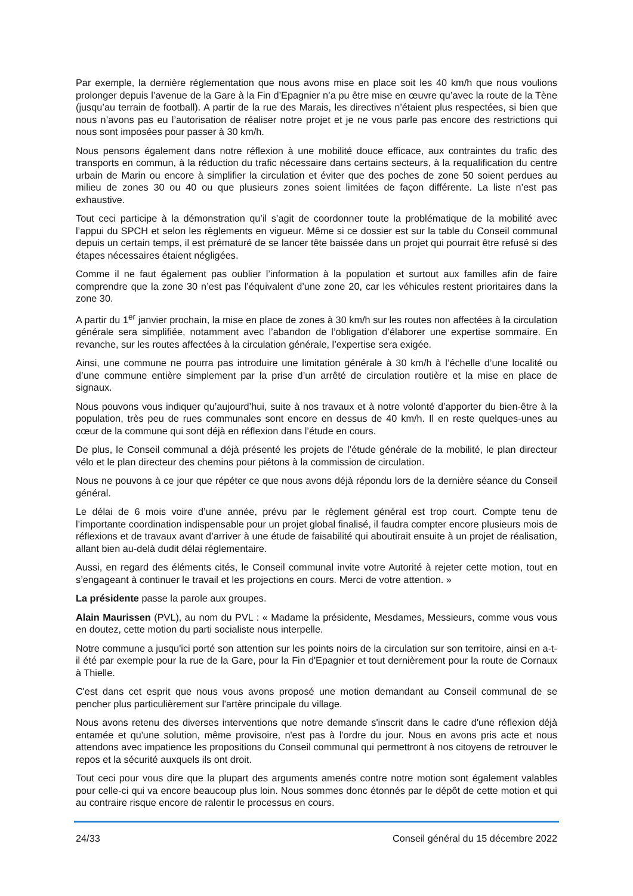Par exemple, la dernière réglementation que nous avons mise en place soit les 40 km/h que nous voulions prolonger depuis l’avenue de la Gare à la Fin d’Epagnier n’a pu être mise en œuvre qu’avec la route de la Tène (jusqu’au terrain de football). A partir de la rue des Marais, les directives n’étaient plus respectées, si bien que nous n’avons pas eu l’autorisation de réaliser notre projet et je ne vous parle pas encore des restrictions qui nous sont imposées pour passer à 30 km/h.
Nous pensons également dans notre réflexion à une mobilité douce efficace, aux contraintes du trafic des transports en commun, à la réduction du trafic nécessaire dans certains secteurs, à la requalification du centre urbain de Marin ou encore à simplifier la circulation et éviter que des poches de zone 50 soient perdues au milieu de zones 30 ou 40 ou que plusieurs zones soient limitées de façon différente. La liste n’est pas exhaustive.
Tout ceci participe à la démonstration qu’il s’agit de coordonner toute la problématique de la mobilité avec l’appui du SPCH et selon les règlements en vigueur. Même si ce dossier est sur la table du Conseil communal depuis un certain temps, il est prématuré de se lancer tête baissée dans un projet qui pourrait être refusé si des étapes nécessaires étaient négligées.
Comme il ne faut également pas oublier l’information à la population et surtout aux familles afin de faire comprendre que la zone 30 n’est pas l’équivalent d’une zone 20, car les véhicules restent prioritaires dans la zone 30.
A partir du 1<sup>er</sup> janvier prochain, la mise en place de zones à 30 km/h sur les routes non affectées à la circulation générale sera simplifiée, notamment avec l’abandon de l’obligation d’élaborer une expertise sommaire. En revanche, sur les routes affectées à la circulation générale, l’expertise sera exigée.
Ainsi, une commune ne pourra pas introduire une limitation générale à 30 km/h à l’échelle d’une localité ou d’une commune entière simplement par la prise d’un arrêté de circulation routière et la mise en place de signaux.
Nous pouvons vous indiquer qu’aujourd’hui, suite à nos travaux et à notre volonté d’apporter du bien-être à la population, très peu de rues communales sont encore en dessus de 40 km/h. Il en reste quelques-unes au cœur de la commune qui sont déjà en réflexion dans l’étude en cours.
De plus, le Conseil communal a déjà présenté les projets de l’étude générale de la mobilité, le plan directeur vélo et le plan directeur des chemins pour piétons à la commission de circulation.
Nous ne pouvons à ce jour que répéter ce que nous avons déjà répondu lors de la dernière séance du Conseil général.
Le délai de 6 mois voire d’une année, prévu par le règlement général est trop court. Compte tenu de l’importante coordination indispensable pour un projet global finalisé, il faudra compter encore plusieurs mois de réflexions et de travaux avant d’arriver à une étude de faisabilité qui aboutirait ensuite à un projet de réalisation, allant bien au-delà dudit délai réglementaire.
Aussi, en regard des éléments cités, le Conseil communal invite votre Autorité à rejeter cette motion, tout en s’engageant à continuer le travail et les projections en cours. Merci de votre attention. »
La présidente passe la parole aux groupes.
Alain Maurissen (PVL), au nom du PVL : « Madame la présidente, Mesdames, Messieurs, comme vous vous en doutez, cette motion du parti socialiste nous interpelle.
Notre commune a jusqu'ici porté son attention sur les points noirs de la circulation sur son territoire, ainsi en a-t-il été par exemple pour la rue de la Gare, pour la Fin d'Epagnier et tout dernièrement pour la route de Cornaux à Thielle.
C'est dans cet esprit que nous vous avons proposé une motion demandant au Conseil communal de se pencher plus particulièrement sur l'artère principale du village.
Nous avons retenu des diverses interventions que notre demande s'inscrit dans le cadre d'une réflexion déjà entamée et qu'une solution, même provisoire, n'est pas à l'ordre du jour. Nous en avons pris acte et nous attendons avec impatience les propositions du Conseil communal qui permettront à nos citoyens de retrouver le repos et la sécurité auxquels ils ont droit.
Tout ceci pour vous dire que la plupart des arguments amenés contre notre motion sont également valables pour celle-ci qui va encore beaucoup plus loin. Nous sommes donc étonnés par le dépôt de cette motion et qui au contraire risque encore de ralentir le processus en cours.
24/33 Conseil général du 15 décembre 2022